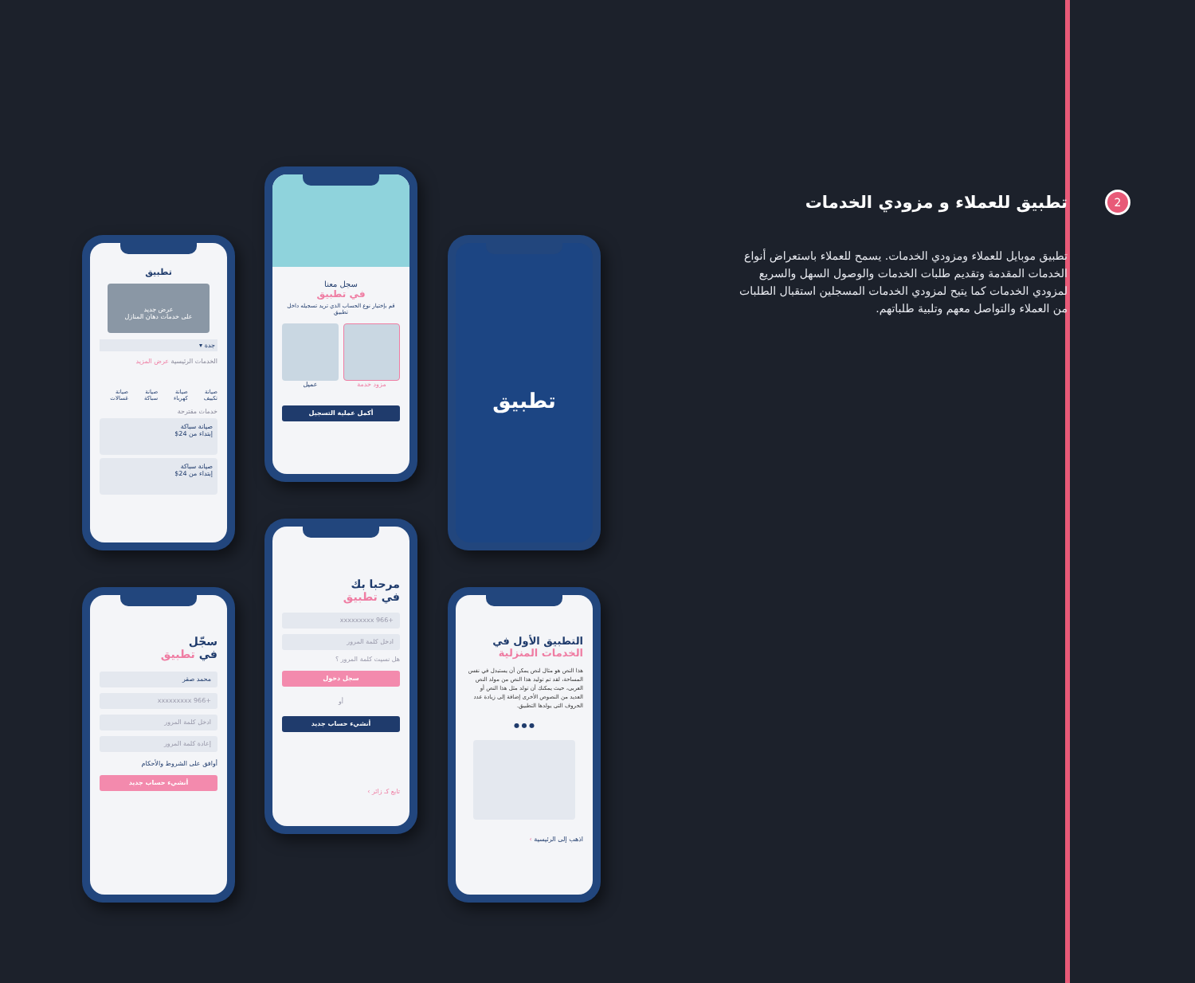2
تطبيق للعملاء و مزودي الخدمات
تطبيق موبايل للعملاء ومزودي الخدمات. يسمح للعملاء باستعراض أنواع الخدمات المقدمة وتقديم طلبات الخدمات والوصول السهل والسريع لمزودي الخدمات كما يتيح لمزودي الخدمات المسجلين استقبال الطلبات من العملاء والتواصل معهم وتلبية طلباتهم.
تطبيق
عرض جديد
على خدمات دهان المنازل
جدة ▾
الخدمات الرئيسية عرض المزيد
صيانة تكييف صيانة كهرباء صيانة سباكة صيانة غسالات
خدمات مقترحة
صيانة سباكة
إبتداء من 24$
صيانة سباكة
إبتداء من 24$
سجّل
في تطبيق
محمد صقر
+966 xxxxxxxxx
ادخل كلمة المرور
إعادة كلمة المرور
أوافق على الشروط والأحكام
أنشيء حساب جديد
سجل معنا
في تطبيق
قم بإختيار نوع الحساب الذي تريد تسجيله داخل تطبيق
مزود خدمة عميل
أكمل عملية التسجيل
مرحبا بك
في تطبيق
+966 xxxxxxxxx
ادخل كلمة المرور
هل نسيت كلمة المرور ؟
سجل دخول
أو
أنشيء حساب جديد
تابع كـ زائر ›
تطبيق
التطبيق الأول في
الخدمات المنزلية
هذا النص هو مثال لنص يمكن أن يستبدل في نفس المساحة، لقد تم توليد هذا النص من مولد النص العربى، حيث يمكنك أن تولد مثل هذا النص أو العديد من النصوص الأخرى إضافة إلى زيادة عدد الحروف التى يولدها التطبيق.
● ● ●
اذهب إلى الرئيسية ›